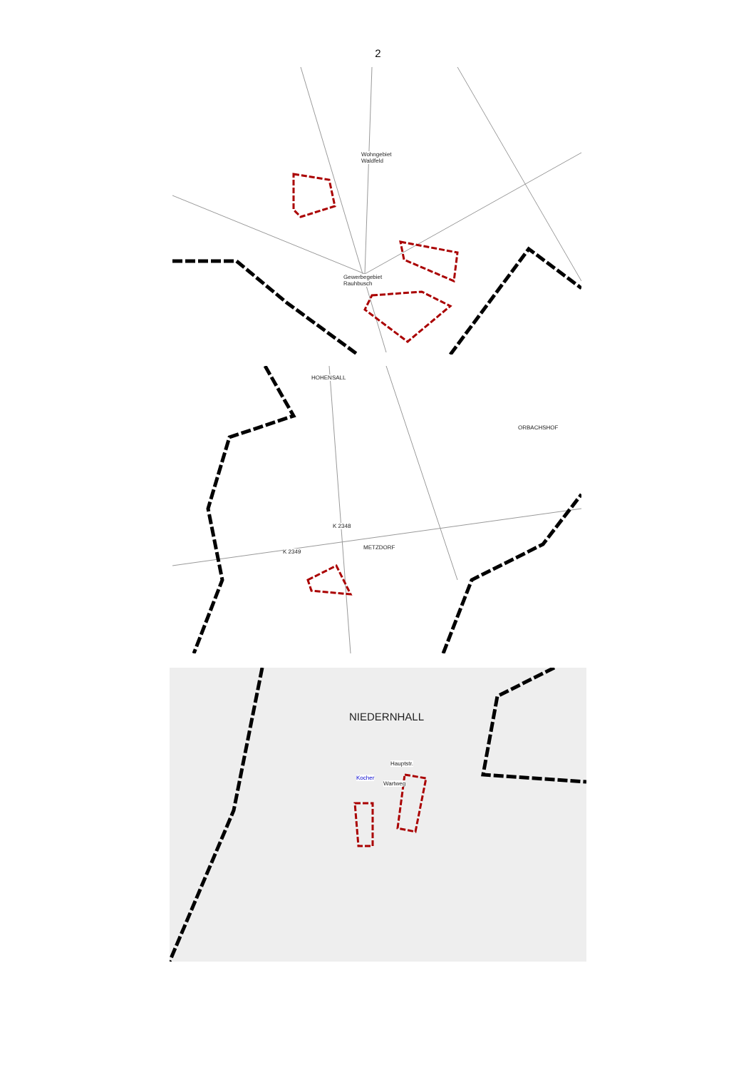2
Wohngebiet
Waldfeld
Gewerbegebiet
Rauhbusch
HOHENSALL
ORBACHSHOF
METZDORF
K 2349
K 2348
NIEDERNHALL
Kocher
Hauptstr.
Wartweg